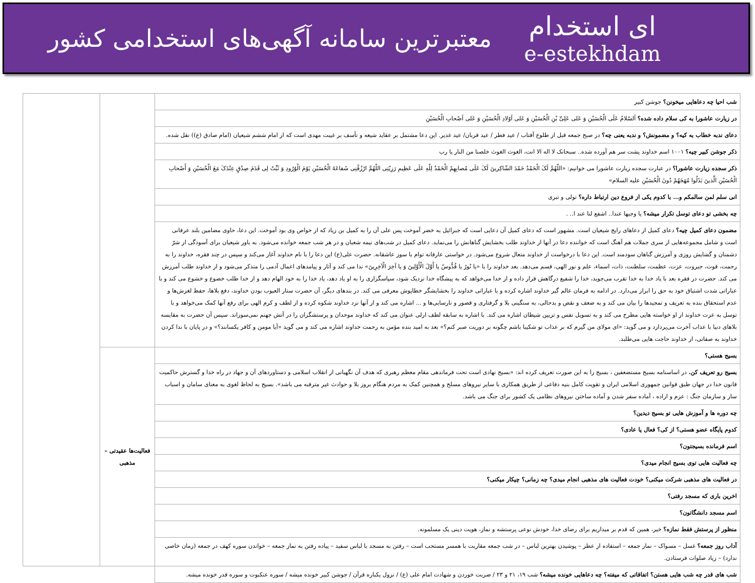ای استخدام
e-estekhdam
معتبرترین سامانه آگهی‌های استخدامی کشور
| شب احیا چه دعاهایی میخونن؟ جوشن کبیر | | |
| در زیارت عاشورا به کی سلام داده شده؟ اَلسّلامُ عَلَی الْحُسَیْنِ وَ عَلی عَلِیِّ بْنِ الْحُسَیْنِ وَ عَلی اَوْلادِ الْحُسَیْنِ وَ عَلی اَصْحابِ الْحُسَیْنِ | | |
| دعای ندبه خطاب به کیه؟ و مضمونش؟ و ندبه یعنی چه؟ در صبح جمعه قبل از طلوع آفتاب / عید فطر / عید قربان/ عید غدیر. این دعا مشتمل بر عقاید شیعه و تأسف بر غیبت مهدی است که از امام ششم شیعیان (امام صادق (ع)) نقل شده. | | |
| ذکر جوشن کبیر چیه؟ ۱۰۰۱ اسم خداوند پشت سر هم آورده شده.. سبحانک لا اله الا انت، الغوث الغوث خلصنا من النار یا رب | | |
| ذکر سجده زیارت عاشورا؟ در عبارت سجده زیارت عاشورا می خوانیم: «اللّهُمَّ لَکَ الْحَمْدُ حَمْدَ الشّاکِرینَ لَکَ عَلَی مُصابِهِمْ الْحَمْدُ لِلّهِ عَلَی عَظِیمِ رَزِیّتِی اللّهُمَّ ارْزُقْنِی شَفاعَةَ الْحُسَیْنِ یَوْمَ الْوُرُودِ وَ ثَبِّتْ لِی قَدَمَ صِدْقٍ عِنْدَکَ مَعَ الْحُسَیْنِ وَ أَصْحابِ الْحُسَیْنِ الَّذینَ بَذَلُوا مُهَجَهُمْ دُونَ الْحُسَیْنِ علیه السلام» | | |
| انی سلم لمن سالمکم و... با کدوم یکی از فروع دین ارتباط داره؟ تولی و تبری | | |
| چه بخشی تو دعای توسل تکرار میشه؟ یا وجیها عندا.. اشفع لنا عند ا.. . | | |
| مضمون دعای کمیل چیه؟ دعای کمیل از دعاهای رایج شیعیان است. مشهور است که دعای کمیل آن دعایی است که جبرائیل به خضر آموخت پس علی آن را به کمیل بن زیاد که از خواص وی بود آموخت. این دعا، حاوی مضامین بلند عرفانی است و شامل مجموعه‌هایی از سری جملات هم آهنگ است که خواننده دعا در آنها از خداوند طلب بخشایش گناهانش را می‌نماید. دعای کمیل در شب‌های نیمه شعبان و در هر شب جمعه خوانده می‌شود. به باور شیعیان برای آسودگی از شرّ دشمنان و گشایش روزی و آمرزش گناهان سودمند است. این دعا با درخواست از خداوند متعال شروع می‌شود. در خواستی عارفانه توام با سوز عاشقانه. حضرت علی(ع) این دعا را با نام خداوند آغاز می‌کند و سپس در چند فقره، خداوند را به رحمت، قوت، جبروت، عزت، عظمت، سلطنت، ذات، اسماء، علم و نور الهی، قسم می‌دهد. بعد خداوند را با «یا نُورُ یا قُدُّوسُ یا أَوَّلَ الْأَوَّلِینَ وَ یا آخِرَ الْآخِرِینَ» ندا می کند و آثار و پیامدهای اعمال آدمی را متذکر می‌شود و از خداوند طلب آمرزش می کند. حضرت در فقره بعد با یاد خدا به خدا تقرب می‌جوید، خدا را شفیع درگاهش قرار داده و از خدا می‌خواهد که به پیشگاه خدا نزدیک شود، سپاسگزاری را به او یاد دهد، یاد خدا را به خود الهام دهد و از خدا طلب خضوع و خشوع می کند و با عباراتی شدت اشتیاق خود به حق را ابراز می‌دارد. در ادامه به فرمان عالم گیر خداوند اشاره کرده و با عباراتی خداوند را بخشایشگر خطاپوش معرفی می کند. در بندهای دیگر، آن حضرت ستار العیوب بودن خداوند، دفع بلاها، حفظ لغزش‌ها و عدم استحقاق بنده به تعریف و تمجیدها را بیان می کند و به ضعف و نقص و بدحالی، به سنگینی بلا و گرفتاری و قصور و نارسایی‌ها و ... اشاره می کند و از آنها نزد خداوند شکوه کرده و از لطف و کرم الهی برای رفع آنها کمک می‌خواهد و با توسل به عزت خداوند از او خواسته هایی مطرح می کند و به تسویل نفس و تزیین شیطان اشاره می کند. با اشاره به سابقه لطف ازلی عنوان می کند که خداوند موحدان و پرستشگران را در آتش جهنم نمی‌سوزاند. سپس آن حضرت به مقایسه بلاهای دنیا با عذاب آخرت می‌پردازد و می گوید: «ای مولای من گیرم که بر عذاب تو شکیبا باشم چگونه بر دوریت صبر کنم؟» بعد به امید بنده مؤمن به رحمت خداوند اشاره می کند و می گوید «آیا مومن و کافر یکسانند؟» و در پایان با ندا کردن خداوند به صفاتی، از خداوند حاجت هایی می‌طلبد. | | |
| بسیج هستی؟ | فعالیت‌ها عقیدتی – مذهبی | |
| بسیج رو تعریف کن. در اساسنامه بسیج مستضعفین ، بسیج را به این صورت تعریف کرده اند: «بسیج نهادی است تحت فرماندهی مقام معظم رهبری که هدف آن نگهبانی از انقلاب اسلامی و دستاوردهای آن و جهاد در راه خدا و گسترش حاکمیت قانون خدا در جهان طبق قوانین جمهوری اسلامی ایران و تقویت کامل بنیه دفاعی از طریق همکاری با سایر نیروهای مسلح و همچنین کمک به مردم هنگام بروز بلا و حوادث غیر مترقبه می باشد». بسیج به لحاظ لغوی به معنای سامان و اسباب ساز و سازمان جنگ : عزم و اراده ، آماده سفر شدن و آماده ساختن نیروهای نظامی یک کشور برای جنگ می باشد. | | |
| چه دوره ها و آموزش هایی تو بسیج دیدین؟ | | |
| کدوم پایگاه عضو هستی؟ از کی؟ فعال یا عادی؟ | | |
| اسم فرمانده بسیجتون؟ | | |
| چه فعالیت هایی توی بسیج انجام میدی؟ | | |
| در فعالیت های مذهبی شرکت میکنی؟ خودت فعالیت های مذهبی انجام میدی؟ چه زمانی؟ چیکار میکنی؟ | | |
| اخرین باری که مسجد رفتی؟ | | |
| اسم مسجد دانشگاتون؟ | | |
| منظور از پرستش فقط نمازه؟ خیر، همین که قدم بر میداریم برای رضای خدا، خودش نوعی پرستشه و نماز، هویت دینی یک مسلمونه. | | |
| آداب روز جمعه؟ غسل – مسواک – نماز جمعه – استفاده از عطر – پوشیدن بهترین لباس – در شب جمعه مقاربت با همسر مستحب است – رفتن به مسجد با لباس سفید – پیاده رفتن به نماز جمعه – خواندن سوره کهف در جمعه (زمان خاصی ندارد) – زیاد صلوات فرستادن. | | |
| شب های قدر چه شب هایی هستن؟ اتفاقاتی که میفته؟ چه دعاهایی خونده میشه؟ شب ۱۹، ۲۱ و ۲۳ / ضربت خوردن و شهادت امام علی (ع) / نزول یکباره قرآن / جوشن کبیر خونده میشه / سوره عنکبوت و سوره قدر خونده میشه. | | |